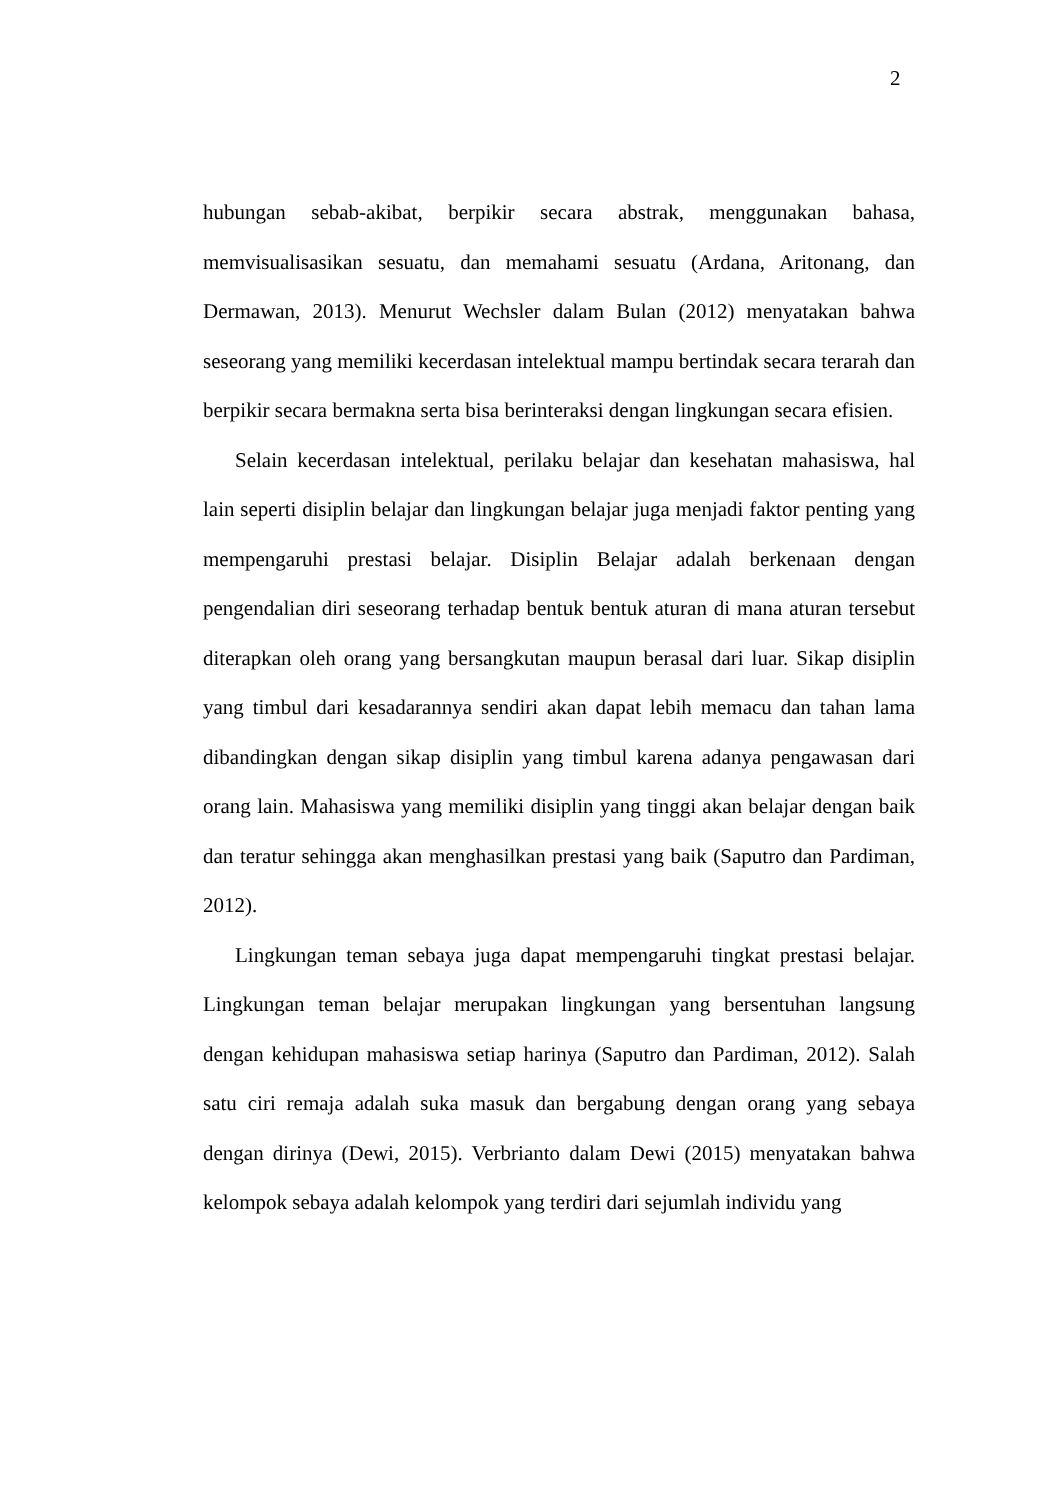2
hubungan sebab-akibat, berpikir secara abstrak, menggunakan bahasa, memvisualisasikan sesuatu, dan memahami sesuatu (Ardana, Aritonang, dan Dermawan, 2013). Menurut Wechsler dalam Bulan (2012) menyatakan bahwa seseorang yang memiliki kecerdasan intelektual mampu bertindak secara terarah dan berpikir secara bermakna serta bisa berinteraksi dengan lingkungan secara efisien.
Selain kecerdasan intelektual, perilaku belajar dan kesehatan mahasiswa, hal lain seperti disiplin belajar dan lingkungan belajar juga menjadi faktor penting yang mempengaruhi prestasi belajar. Disiplin Belajar adalah berkenaan dengan pengendalian diri seseorang terhadap bentuk bentuk aturan di mana aturan tersebut diterapkan oleh orang yang bersangkutan maupun berasal dari luar. Sikap disiplin yang timbul dari kesadarannya sendiri akan dapat lebih memacu dan tahan lama dibandingkan dengan sikap disiplin yang timbul karena adanya pengawasan dari orang lain. Mahasiswa yang memiliki disiplin yang tinggi akan belajar dengan baik dan teratur sehingga akan menghasilkan prestasi yang baik (Saputro dan Pardiman, 2012).
Lingkungan teman sebaya juga dapat mempengaruhi tingkat prestasi belajar. Lingkungan teman belajar merupakan lingkungan yang bersentuhan langsung dengan kehidupan mahasiswa setiap harinya (Saputro dan Pardiman, 2012). Salah satu ciri remaja adalah suka masuk dan bergabung dengan orang yang sebaya dengan dirinya (Dewi, 2015). Verbrianto dalam Dewi (2015) menyatakan bahwa kelompok sebaya adalah kelompok yang terdiri dari sejumlah individu yang